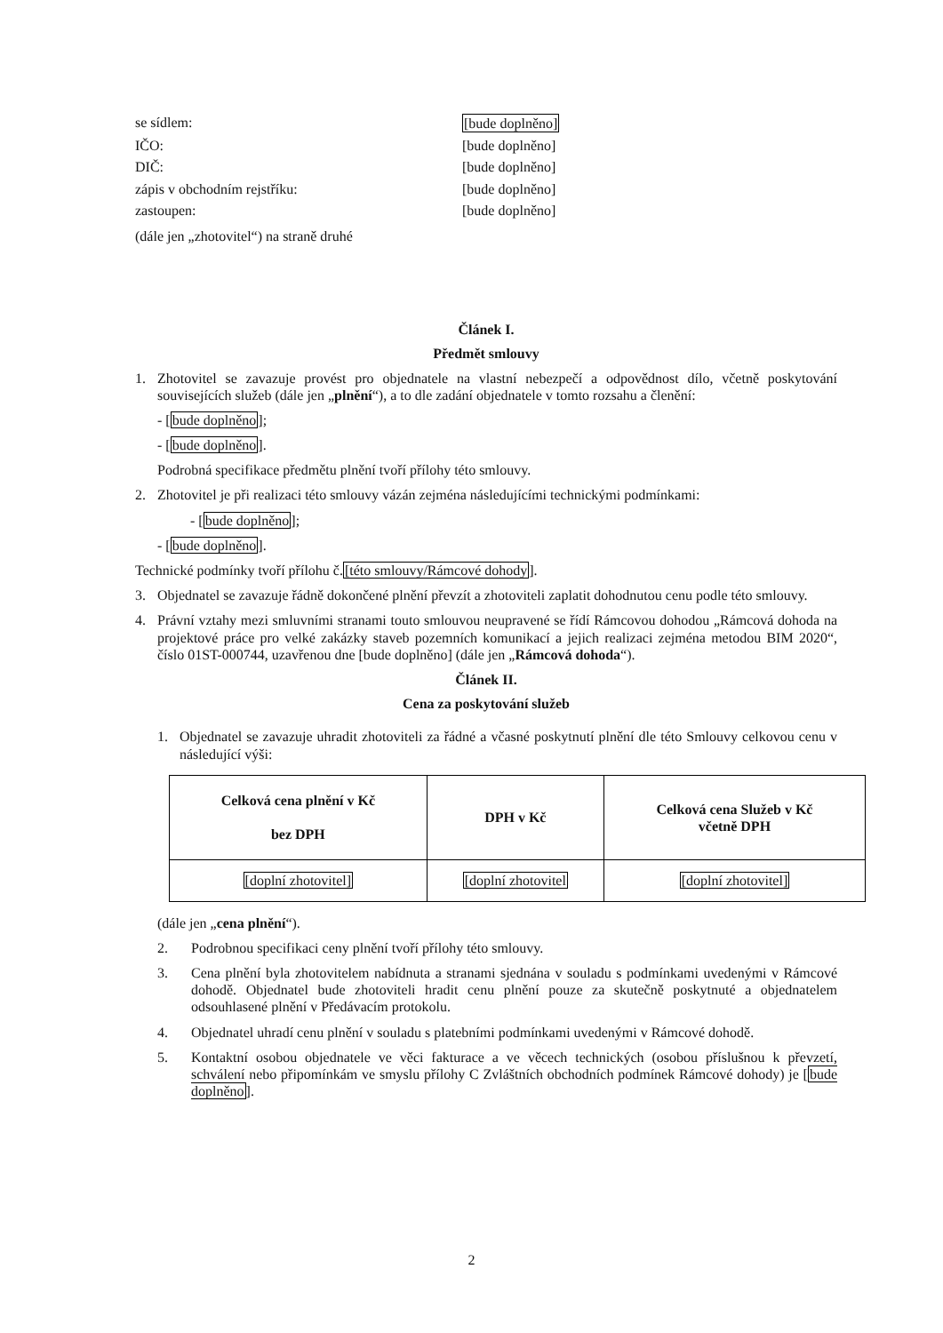se sídlem: [bude doplněno]
IČO: [bude doplněno]
DIČ: [bude doplněno]
zápis v obchodním rejstříku: [bude doplněno]
zastoupen: [bude doplněno]
(dále jen „zhotovitel“) na straně druhé
Článek I.
Předmět smlouvy
1. Zhotovitel se zavazuje provést pro objednatele na vlastní nebezpečí a odpovědnost dílo, včetně poskytování souvisejících služeb (dále jen „plnění“), a to dle zadání objednatele v tomto rozsahu a členění:
- [bude doplněno];
- [bude doplněno].
Podrobná specifikace předmětu plnění tvoří přílohy této smlouvy.
2. Zhotovitel je při realizaci této smlouvy vázán zejména následujícími technickými podmínkami:
- [bude doplněno];
- [bude doplněno].
Technické podmínky tvoří přílohu č.[této smlouvy/Rámcové dohody].
3. Objednatel se zavazuje řádně dokončené plnění převzít a zhotoviteli zaplatit dohodnutou cenu podle této smlouvy.
4. Právní vztahy mezi smluvními stranami touto smlouvou neupravené se řídí Rámcovou dohodou „Rámcová dohoda na projektové práce pro velké zakázky staveb pozemních komunikací a jejich realizaci zejména metodou BIM 2020“, číslo 01ST-000744, uzavřenou dne [bude doplněno] (dále jen „Rámcová dohoda“).
Článek II.
Cena za poskytování služeb
1. Objednatel se zavazuje uhradit zhotoviteli za řádné a včasné poskytnutí plnění dle této Smlouvy celkovou cenu v následující výši:
| Celková cena plnění v Kč bez DPH | DPH v Kč | Celková cena Služeb v Kč včetně DPH |
| --- | --- | --- |
| [doplní zhotovitel] | [doplní zhotovitel | [doplní zhotovitel] |
(dále jen „cena plnění“).
2. Podrobnou specifikaci ceny plnění tvoří přílohy této smlouvy.
3. Cena plnění byla zhotovitelem nabídnuta a stranami sjednána v souladu s podmínkami uvedenými v Rámcové dohodě. Objednatel bude zhotoviteli hradit cenu plnění pouze za skutečně poskytnuté a objednatelem odsouhlasené plnění v Předávacím protokolu.
4. Objednatel uhradí cenu plnění v souladu s platebními podmínkami uvedenými v Rámcové dohodě.
5. Kontaktní osobou objednatele ve věci fakturace a ve věcech technických (osobou příslušnou k převzetí, schválení nebo připomínkám ve smyslu přílohy C Zvláštních obchodních podmínek Rámcové dohody) je [bude doplněno].
2